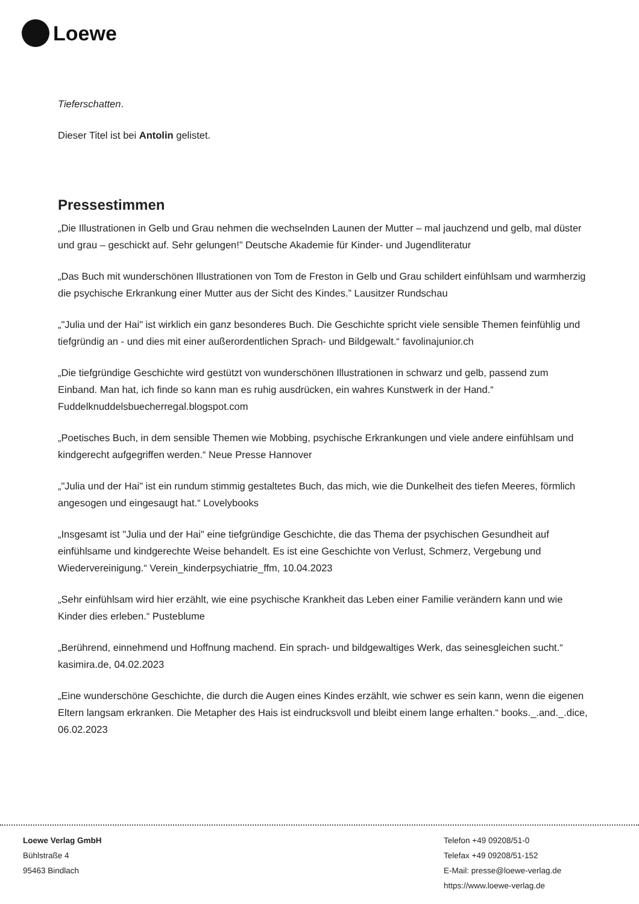Loewe
Tieferschatten.
Dieser Titel ist bei Antolin gelistet.
Pressestimmen
„Die Illustrationen in Gelb und Grau nehmen die wechselnden Launen der Mutter – mal jauchzend und gelb, mal düster und grau – geschickt auf. Sehr gelungen!” Deutsche Akademie für Kinder- und Jugendliteratur
„Das Buch mit wunderschönen Illustrationen von Tom de Freston in Gelb und Grau schildert einfühlsam und warmherzig die psychische Erkrankung einer Mutter aus der Sicht des Kindes.” Lausitzer Rundschau
„"Julia und der Hai" ist wirklich ein ganz besonderes Buch. Die Geschichte spricht viele sensible Themen feinfühlig und tiefgründig an - und dies mit einer außerordentlichen Sprach- und Bildgewalt.“ favolinajunior.ch
„Die tiefgründige Geschichte wird gestützt von wunderschönen Illustrationen in schwarz und gelb, passend zum Einband. Man hat, ich finde so kann man es ruhig ausdrücken, ein wahres Kunstwerk in der Hand.“ Fuddelknuddelsbuecherregal.blogspot.com
„Poetisches Buch, in dem sensible Themen wie Mobbing, psychische Erkrankungen und viele andere einfühlsam und kindgerecht aufgegriffen werden.“ Neue Presse Hannover
„"Julia und der Hai" ist ein rundum stimmig gestaltetes Buch, das mich, wie die Dunkelheit des tiefen Meeres, förmlich angesogen und eingesaugt hat.“ Lovelybooks
„Insgesamt ist "Julia und der Hai" eine tiefgründige Geschichte, die das Thema der psychischen Gesundheit auf einfühlsame und kindgerechte Weise behandelt. Es ist eine Geschichte von Verlust, Schmerz, Vergebung und Wiedervereinigung.“ Verein_kinderpsychiatrie_ffm, 10.04.2023
„Sehr einfühlsam wird hier erzählt, wie eine psychische Krankheit das Leben einer Familie verändern kann und wie Kinder dies erleben.“ Pusteblume
„Berührend, einnehmend und Hoffnung machend. Ein sprach- und bildgewaltiges Werk, das seinesgleichen sucht.“ kasimira.de, 04.02.2023
„Eine wunderschöne Geschichte, die durch die Augen eines Kindes erzählt, wie schwer es sein kann, wenn die eigenen Eltern langsam erkranken. Die Metapher des Hais ist eindrucksvoll und bleibt einem lange erhalten.“ books._.and._.dice, 06.02.2023
Loewe Verlag GmbH
Bühlstraße 4
95463 Bindlach
Telefon +49 09208/51-0
Telefax +49 09208/51-152
E-Mail: presse@loewe-verlag.de
https://www.loewe-verlag.de